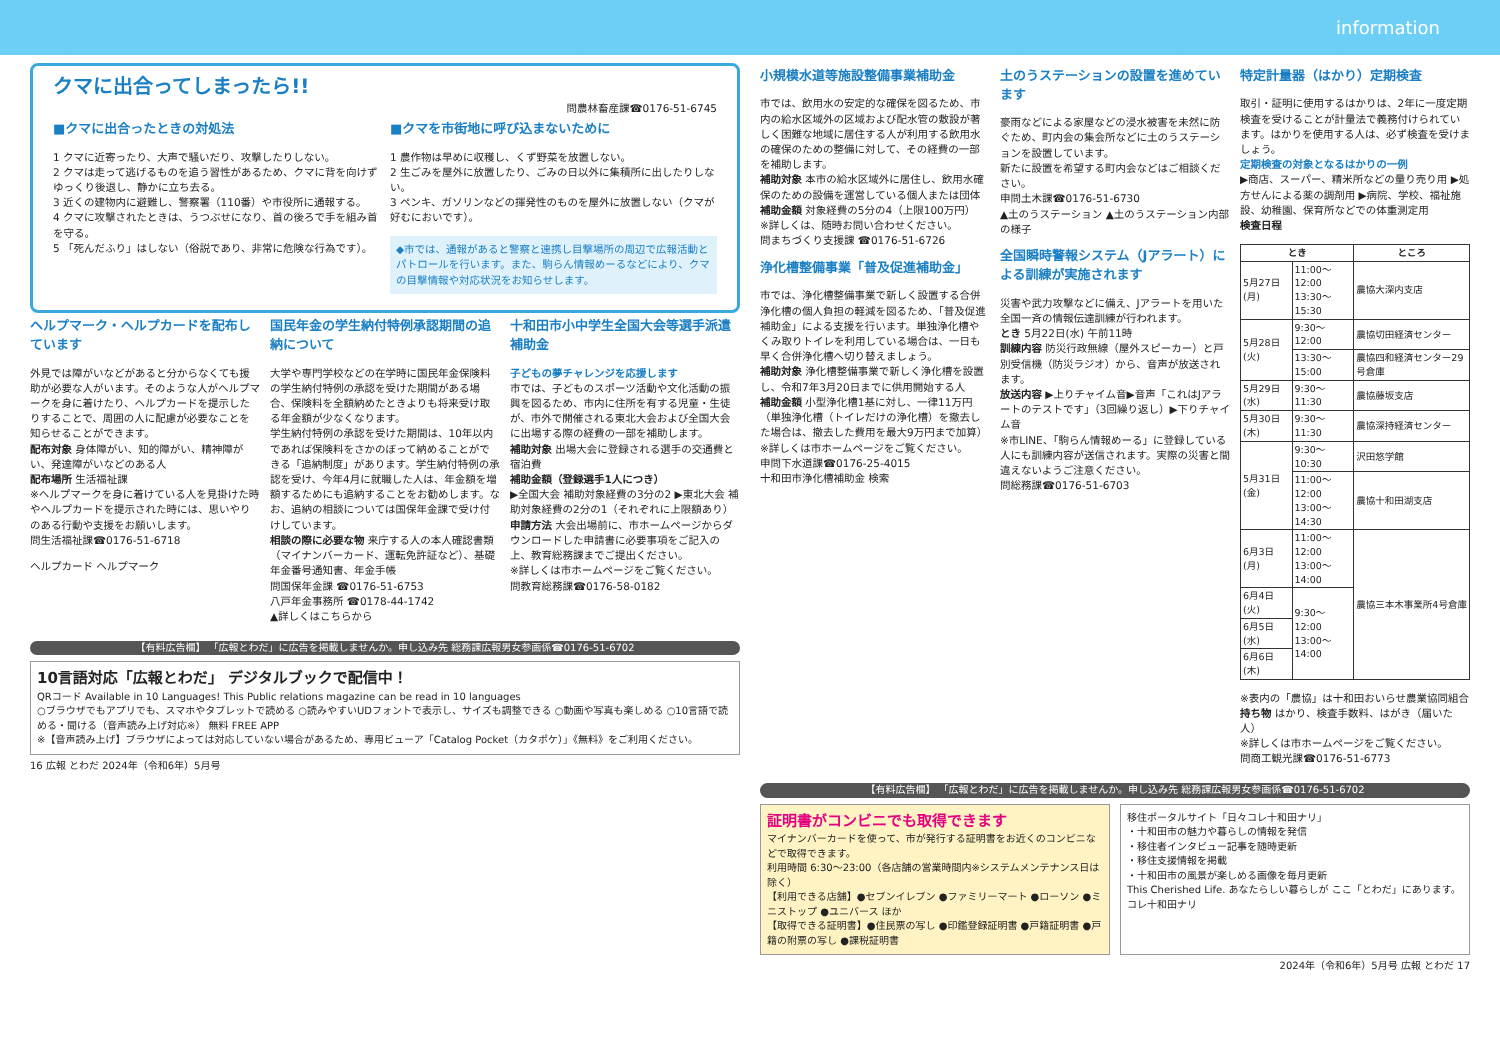information
クマに出合ってしまったら!!
問農林畜産課☎0176-51-6745
■クマに出合ったときの対処法
1 クマに近寄ったり、大声で騒いだり、攻撃したりしない。
2 クマは走って逃げるものを追う習性があるため、クマに背を向けずゆっくり後退し、静かに立ち去る。
3 近くの建物内に避難し、警察署（110番）や市役所に通報する。
4 クマに攻撃されたときは、うつぶせになり、首の後ろで手を組み首を守る。
5 「死んだふり」はしない（俗説であり、非常に危険な行為です）。
■クマを市街地に呼び込まないために
1 農作物は早めに収穫し、くず野菜を放置しない。
2 生ごみを屋外に放置したり、ごみの日以外に集積所に出したりしない。
3 ペンキ、ガソリンなどの揮発性のものを屋外に放置しない（クマが好むにおいです）。
◆市では、通報があると警察と連携し目撃場所の周辺で広報活動とパトロールを行います。また、駒らん情報めーるなどにより、クマの目撃情報や対応状況をお知らせします。
ヘルプマーク・ヘルプカードを配布しています
外見では障がいなどがあると分からなくても援助が必要な人がいます。そのような人がヘルプマークを身に着けたり、ヘルプカードを提示したりすることで、周囲の人に配慮が必要なことを知らせることができます。
配布対象 身体障がい、知的障がい、精神障がい、発達障がいなどのある人
配布場所 生活福祉課
※ヘルプマークを身に着けている人を見掛けた時やヘルプカードを提示された時には、思いやりのある行動や支援をお願いします。
問生活福祉課☎0176-51-6718
ヘルプカード ヘルプマーク
国民年金の学生納付特例承認期間の追納について
大学や専門学校などの在学時に国民年金保険料の学生納付特例の承認を受けた期間がある場合、保険料を全額納めたときよりも将来受け取る年金額が少なくなります。
学生納付特例の承認を受けた期間は、10年以内であれば保険料をさかのぼって納めることができる「追納制度」があります。学生納付特例の承認を受け、今年4月に就職した人は、年金額を増額するためにも追納することをお勧めします。なお、追納の相談については国保年金課で受け付けしています。
相談の際に必要な物 来庁する人の本人確認書類（マイナンバーカード、運転免許証など）、基礎年金番号通知書、年金手帳
問国保年金課 ☎0176-51-6753
八戸年金事務所 ☎0178-44-1742
▲詳しくはこちらから
十和田市小中学生全国大会等選手派遣補助金
子どもの夢チャレンジを応援します
市では、子どものスポーツ活動や文化活動の振興を図るため、市内に住所を有する児童・生徒が、市外で開催される東北大会および全国大会に出場する際の経費の一部を補助します。
補助対象 出場大会に登録される選手の交通費と宿泊費
補助金額（登録選手1人につき）
▶全国大会 補助対象経費の3分の2 ▶東北大会 補助対象経費の2分の1（それぞれに上限額あり）
申請方法 大会出場前に、市ホームページからダウンロードした申請書に必要事項をご記入の上、教育総務課までご提出ください。
※詳しくは市ホームページをご覧ください。
問教育総務課☎0176-58-0182
【有料広告欄】 「広報とわだ」に広告を掲載しませんか。申し込み先 総務課広報男女参画係☎0176-51-6702
10言語対応「広報とわだ」 デジタルブックで配信中！
QRコード Available in 10 Languages! This Public relations magazine can be read in 10 languages
○ブラウザでもアプリでも、スマホやタブレットで読める ○読みやすいUDフォントで表示し、サイズも調整できる ○動画や写真も楽しめる ○10言語で読める・聞ける（音声読み上げ対応※） 無料 FREE APP
※【音声読み上げ】ブラウザによっては対応していない場合があるため、専用ビューア「Catalog Pocket（カタポケ）」《無料》をご利用ください。
16 広報 とわだ 2024年（令和6年）5月号
小規模水道等施設整備事業補助金
市では、飲用水の安定的な確保を図るため、市内の給水区域外の区域および配水管の敷設が著しく困難な地域に居住する人が利用する飲用水の確保のための整備に対して、その経費の一部を補助します。
補助対象 本市の給水区域外に居住し、飲用水確保のための設備を運営している個人または団体
補助金額 対象経費の5分の4（上限100万円）
※詳しくは、随時お問い合わせください。
問まちづくり支援課 ☎0176-51-6726
浄化槽整備事業「普及促進補助金」
市では、浄化槽整備事業で新しく設置する合併浄化槽の個人負担の軽減を図るため、「普及促進補助金」による支援を行います。単独浄化槽やくみ取りトイレを利用している場合は、一日も早く合併浄化槽へ切り替えましょう。
補助対象 浄化槽整備事業で新しく浄化槽を設置し、令和7年3月20日までに供用開始する人
補助金額 小型浄化槽1基に対し、一律11万円（単独浄化槽（トイレだけの浄化槽）を撤去した場合は、撤去した費用を最大9万円まで加算）
※詳しくは市ホームページをご覧ください。
申問下水道課☎0176-25-4015
十和田市浄化槽補助金 検索
土のうステーションの設置を進めています
豪雨などによる家屋などの浸水被害を未然に防ぐため、町内会の集会所などに土のうステーションを設置しています。
新たに設置を希望する町内会などはご相談ください。
申問土木課☎0176-51-6730
▲土のうステーション ▲土のうステーション内部の様子
全国瞬時警報システム（Jアラート）による訓練が実施されます
災害や武力攻撃などに備え、Jアラートを用いた全国一斉の情報伝達訓練が行われます。
とき 5月22日(水) 午前11時
訓練内容 防災行政無線（屋外スピーカー）と戸別受信機（防災ラジオ）から、音声が放送されます。
放送内容 ▶上りチャイム音▶音声「これはJアラートのテストです」（3回繰り返し）▶下りチャイム音
※市LINE、「駒らん情報めーる」に登録している人にも訓練内容が送信されます。実際の災害と間違えないようご注意ください。
問総務課☎0176-51-6703
特定計量器（はかり）定期検査
取引・証明に使用するはかりは、2年に一度定期検査を受けることが計量法で義務付けられています。はかりを使用する人は、必ず検査を受けましょう。
定期検査の対象となるはかりの一例
▶商店、スーパー、精米所などの量り売り用 ▶処方せんによる薬の調剤用 ▶病院、学校、福祉施設、幼稚園、保育所などでの体重測定用
検査日程
| とき | | ところ |
| --- | --- | --- |
| 5月27日(月) | 11:00～12:00 13:30～15:30 | 農協大深内支店 |
| 5月28日(火) | 9:30～12:00 | 農協切田経済センター |
| | 13:30～15:00 | 農協四和経済センター29号倉庫 |
| 5月29日(水) | 9:30～11:30 | 農協藤坂支店 |
| 5月30日(木) | 9:30～11:30 | 農協深持経済センター |
| 5月31日(金) | 9:30～10:30 | 沢田悠学館 |
| | 11:00～12:00 13:00～14:30 | 農協十和田湖支店 |
| 6月3日(月) | 11:00～12:00 13:00～14:00 | 農協三本木事業所4号倉庫 |
| 6月4日(火) | 9:30～12:00 13:00～14:00 | |
| 6月5日(水) | | |
| 6月6日(木) | | |
※表内の「農協」は十和田おいらせ農業協同組合
持ち物 はかり、検査手数料、はがき（届いた人）
※詳しくは市ホームページをご覧ください。
問商工観光課☎0176-51-6773
【有料広告欄】 「広報とわだ」に広告を掲載しませんか。申し込み先 総務課広報男女参画係☎0176-51-6702
証明書がコンビニでも取得できます
マイナンバーカードを使って、市が発行する証明書をお近くのコンビニなどで取得できます。
利用時間 6:30～23:00（各店舗の営業時間内※システムメンテナンス日は除く）
【利用できる店舗】●セブンイレブン ●ファミリーマート ●ローソン ●ミニストップ ●ユニバース ほか
【取得できる証明書】●住民票の写し ●印鑑登録証明書 ●戸籍証明書 ●戸籍の附票の写し ●課税証明書
移住ポータルサイト「日々コレ十和田ナリ」
・十和田市の魅力や暮らしの情報を発信
・移住者インタビュー記事を随時更新
・移住支援情報を掲載
・十和田市の風景が楽しめる画像を毎月更新
This Cherished Life. あなたらしい暮らしが ここ「とわだ」にあります。 コレ十和田ナリ
2024年（令和6年）5月号 広報 とわだ 17